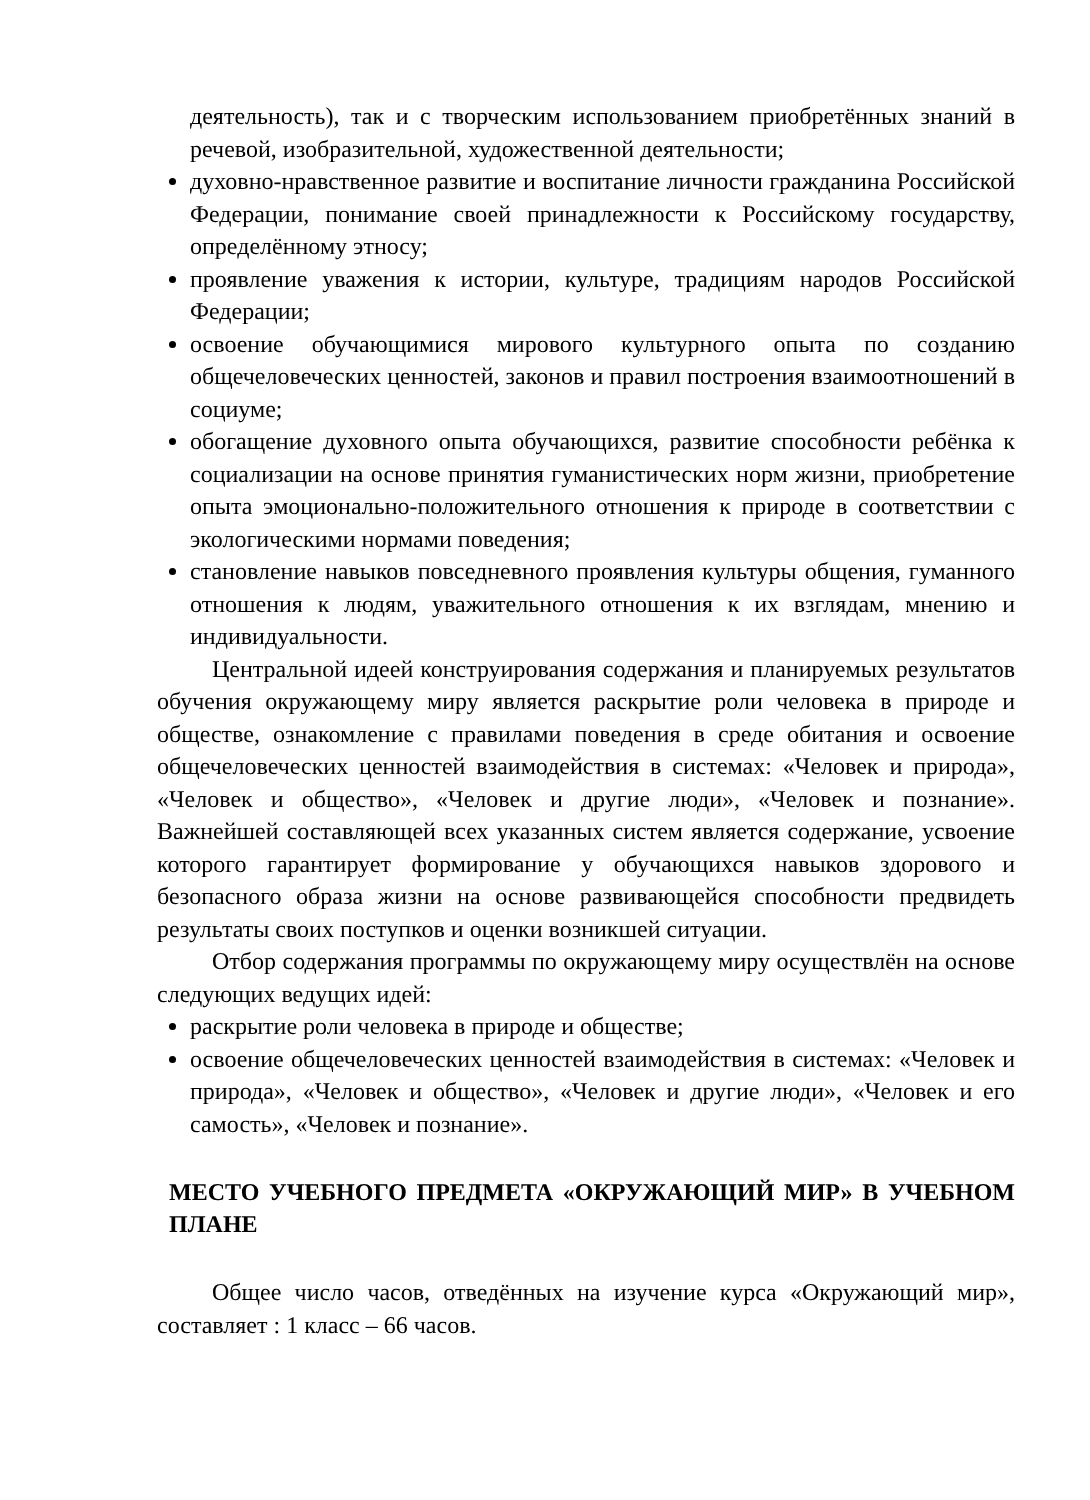деятельность), так и с творческим использованием приобретённых знаний в речевой, изобразительной, художественной деятельности;
духовно-нравственное развитие и воспитание личности гражданина Российской Федерации, понимание своей принадлежности к Российскому государству, определённому этносу;
проявление уважения к истории, культуре, традициям народов Российской Федерации;
освоение обучающимися мирового культурного опыта по созданию общечеловеческих ценностей, законов и правил построения взаимоотношений в социуме;
обогащение духовного опыта обучающихся, развитие способности ребёнка к социализации на основе принятия гуманистических норм жизни, приобретение опыта эмоционально-положительного отношения к природе в соответствии с экологическими нормами поведения;
становление навыков повседневного проявления культуры общения, гуманного отношения к людям, уважительного отношения к их взглядам, мнению и индивидуальности.
Центральной идеей конструирования содержания и планируемых результатов обучения окружающему миру является раскрытие роли человека в природе и обществе, ознакомление с правилами поведения в среде обитания и освоение общечеловеческих ценностей взаимодействия в системах: «Человек и природа», «Человек и общество», «Человек и другие люди», «Человек и познание». Важнейшей составляющей всех указанных систем является содержание, усвоение которого гарантирует формирование у обучающихся навыков здорового и безопасного образа жизни на основе развивающейся способности предвидеть результаты своих поступков и оценки возникшей ситуации.
Отбор содержания программы по окружающему миру осуществлён на основе следующих ведущих идей:
раскрытие роли человека в природе и обществе;
освоение общечеловеческих ценностей взаимодействия в системах: «Человек и природа», «Человек и общество», «Человек и другие люди», «Человек и его самость», «Человек и познание».
МЕСТО УЧЕБНОГО ПРЕДМЕТА «ОКРУЖАЮЩИЙ МИР» В УЧЕБНОМ ПЛАНЕ
Общее число часов, отведённых на изучение курса «Окружающий мир», составляет : 1 класс – 66 часов.